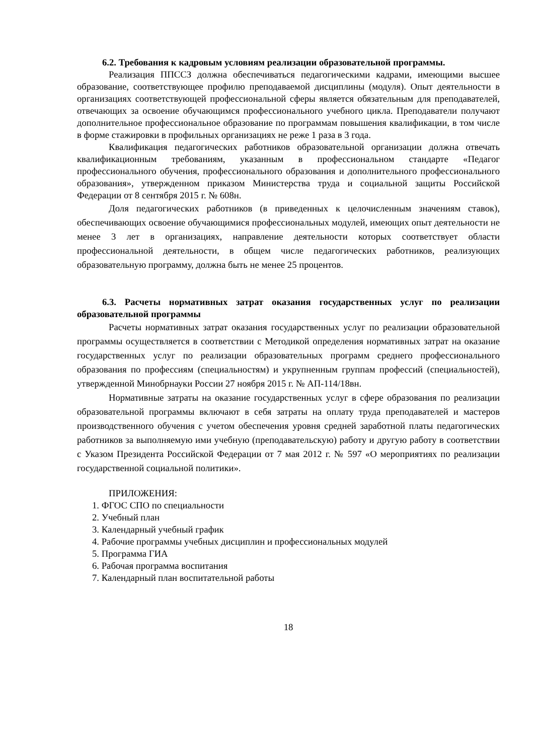6.2. Требования к кадровым условиям реализации образовательной программы.
Реализация ППССЗ должна обеспечиваться педагогическими кадрами, имеющими высшее образование, соответствующее профилю преподаваемой дисциплины (модуля). Опыт деятельности в организациях соответствующей профессиональной сферы является обязательным для преподавателей, отвечающих за освоение обучающимся профессионального учебного цикла. Преподаватели получают дополнительное профессиональное образование по программам повышения квалификации, в том числе в форме стажировки в профильных организациях не реже 1 раза в 3 года.
Квалификация педагогических работников образовательной организации должна отвечать квалификационным требованиям, указанным в профессиональном стандарте «Педагог профессионального обучения, профессионального образования и дополнительного профессионального образования», утвержденном приказом Министерства труда и социальной защиты Российской Федерации от 8 сентября 2015 г. № 608н.
Доля педагогических работников (в приведенных к целочисленным значениям ставок), обеспечивающих освоение обучающимися профессиональных модулей, имеющих опыт деятельности не менее 3 лет в организациях, направление деятельности которых соответствует области профессиональной деятельности, в общем числе педагогических работников, реализующих образовательную программу, должна быть не менее 25 процентов.
6.3. Расчеты нормативных затрат оказания государственных услуг по реализации образовательной программы
Расчеты нормативных затрат оказания государственных услуг по реализации образовательной программы осуществляется в соответствии с Методикой определения нормативных затрат на оказание государственных услуг по реализации образовательных программ среднего профессионального образования по профессиям (специальностям) и укрупненным группам профессий (специальностей), утвержденной Минобрнауки России 27 ноября 2015 г. № АП-114/18вн.
Нормативные затраты на оказание государственных услуг в сфере образования по реализации образовательной программы включают в себя затраты на оплату труда преподавателей и мастеров производственного обучения с учетом обеспечения уровня средней заработной платы педагогических работников за выполняемую ими учебную (преподавательскую) работу и другую работу в соответствии с Указом Президента Российской Федерации от 7 мая 2012 г. № 597 «О мероприятиях по реализации государственной социальной политики».
ПРИЛОЖЕНИЯ:
1. ФГОС СПО по специальности
2. Учебный план
3. Календарный учебный график
4. Рабочие программы учебных дисциплин и профессиональных модулей
5. Программа ГИА
6. Рабочая программа воспитания
7. Календарный план воспитательной работы
18